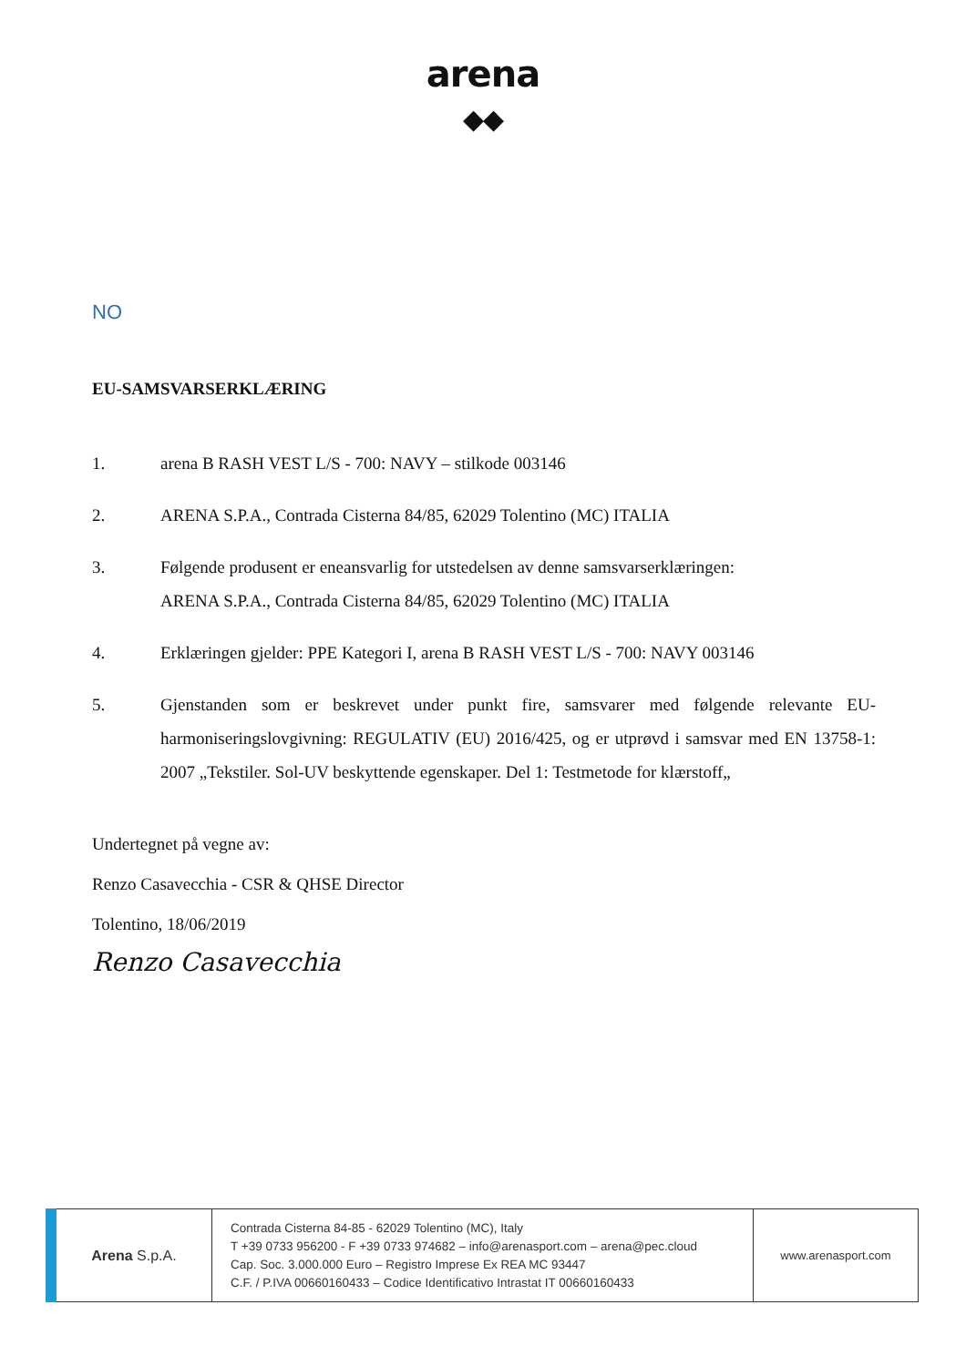arena
◆◆
NO
EU-SAMSVARSERKLÆRING
1. arena B RASH VEST L/S - 700: NAVY – stilkode 003146
2. ARENA S.P.A., Contrada Cisterna 84/85, 62029 Tolentino (MC) ITALIA
3. Følgende produsent er eneansvarlig for utstedelsen av denne samsvarserklæringen:
ARENA S.P.A., Contrada Cisterna 84/85, 62029 Tolentino (MC) ITALIA
4. Erklæringen gjelder: PPE Kategori I, arena B RASH VEST L/S - 700: NAVY 003146
5. Gjenstanden som er beskrevet under punkt fire, samsvarer med følgende relevante EU-harmoniseringslovgivning: REGULATIV (EU) 2016/425, og er utprøvd i samsvar med EN 13758-1: 2007 „Tekstiler. Sol-UV beskyttende egenskaper. Del 1: Testmetode for klærstoff„
Undertegnet på vegne av:
Renzo Casavecchia - CSR & QHSE Director
Tolentino, 18/06/2019
Renzo Casavecchia
| Arena S.p.A. | Contrada Cisterna 84-85 - 62029 Tolentino (MC), Italy T +39 0733 956200 - F +39 0733 974682 – info@arenasport.com – arena@pec.cloud Cap. Soc. 3.000.000 Euro – Registro Imprese Ex REA MC 93447 C.F. / P.IVA 00660160433 – Codice Identificativo Intrastat IT 00660160433 | www.arenasport.com |